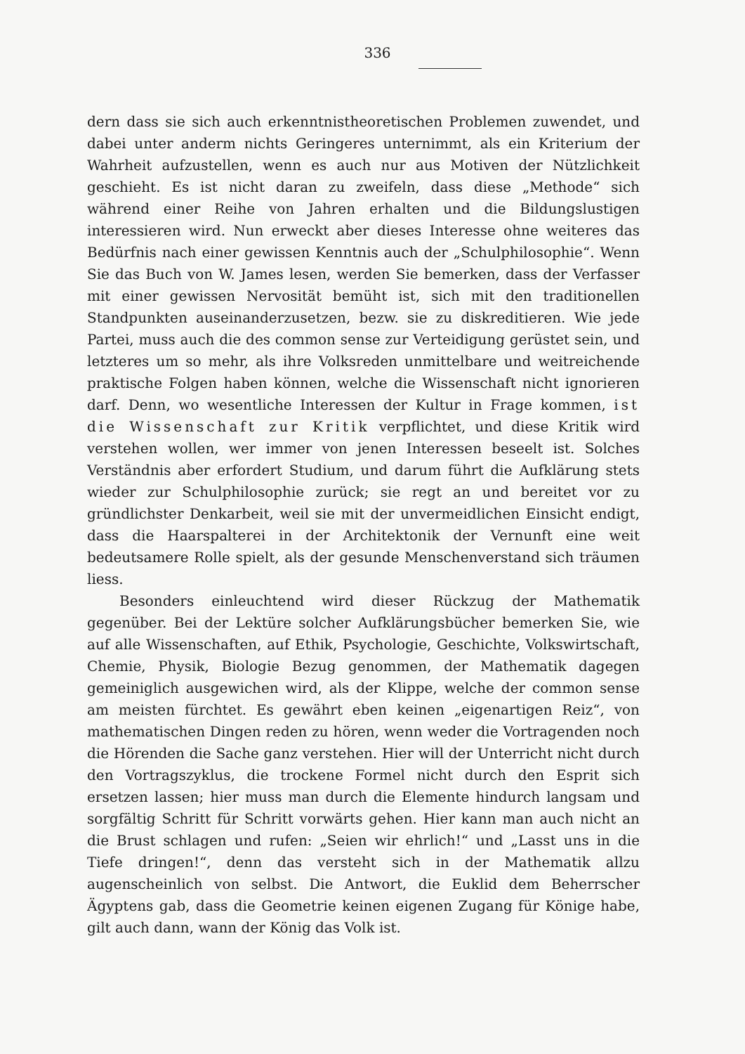336
dern dass sie sich auch erkenntnistheoretischen Problemen zuwendet, und dabei unter anderm nichts Geringeres unternimmt, als ein Kriterium der Wahrheit aufzustellen, wenn es auch nur aus Motiven der Nützlichkeit geschieht. Es ist nicht daran zu zweifeln, dass diese „Methode“ sich während einer Reihe von Jahren erhalten und die Bildungslustigen interessieren wird. Nun erweckt aber dieses Interesse ohne weiteres das Bedürfnis nach einer gewissen Kenntnis auch der „Schulphilosophie“. Wenn Sie das Buch von W. James lesen, werden Sie bemerken, dass der Verfasser mit einer gewissen Nervosität bemüht ist, sich mit den traditionellen Standpunkten auseinanderzusetzen, bezw. sie zu diskreditieren. Wie jede Partei, muss auch die des common sense zur Verteidigung gerüstet sein, und letzteres um so mehr, als ihre Volksreden unmittelbare und weitreichende praktische Folgen haben können, welche die Wissenschaft nicht ignorieren darf. Denn, wo wesentliche Interessen der Kultur in Frage kommen, ist die Wissenschaft zur Kritik verpflichtet, und diese Kritik wird verstehen wollen, wer immer von jenen Interessen beseelt ist. Solches Verständnis aber erfordert Studium, und darum führt die Aufklärung stets wieder zur Schulphilosophie zurück; sie regt an und bereitet vor zu gründlichster Denkarbeit, weil sie mit der unvermeidlichen Einsicht endigt, dass die Haarspalterei in der Architektonik der Vernunft eine weit bedeutsamere Rolle spielt, als der gesunde Menschenverstand sich träumen liess.
Besonders einleuchtend wird dieser Rückzug der Mathematik gegenüber. Bei der Lektüre solcher Aufklärungsbücher bemerken Sie, wie auf alle Wissenschaften, auf Ethik, Psychologie, Geschichte, Volkswirtschaft, Chemie, Physik, Biologie Bezug genommen, der Mathematik dagegen gemeiniglich ausgewichen wird, als der Klippe, welche der common sense am meisten fürchtet. Es gewährt eben keinen „eigenartigen Reiz“, von mathematischen Dingen reden zu hören, wenn weder die Vortragenden noch die Hörenden die Sache ganz verstehen. Hier will der Unterricht nicht durch den Vortragszyklus, die trockene Formel nicht durch den Esprit sich ersetzen lassen; hier muss man durch die Elemente hindurch langsam und sorgfältig Schritt für Schritt vorwärts gehen. Hier kann man auch nicht an die Brust schlagen und rufen: „Seien wir ehrlich!“ und „Lasst uns in die Tiefe dringen!“, denn das versteht sich in der Mathematik allzu augenscheinlich von selbst. Die Antwort, die Euklid dem Beherrscher Ägyptens gab, dass die Geometrie keinen eigenen Zugang für Könige habe, gilt auch dann, wann der König das Volk ist.